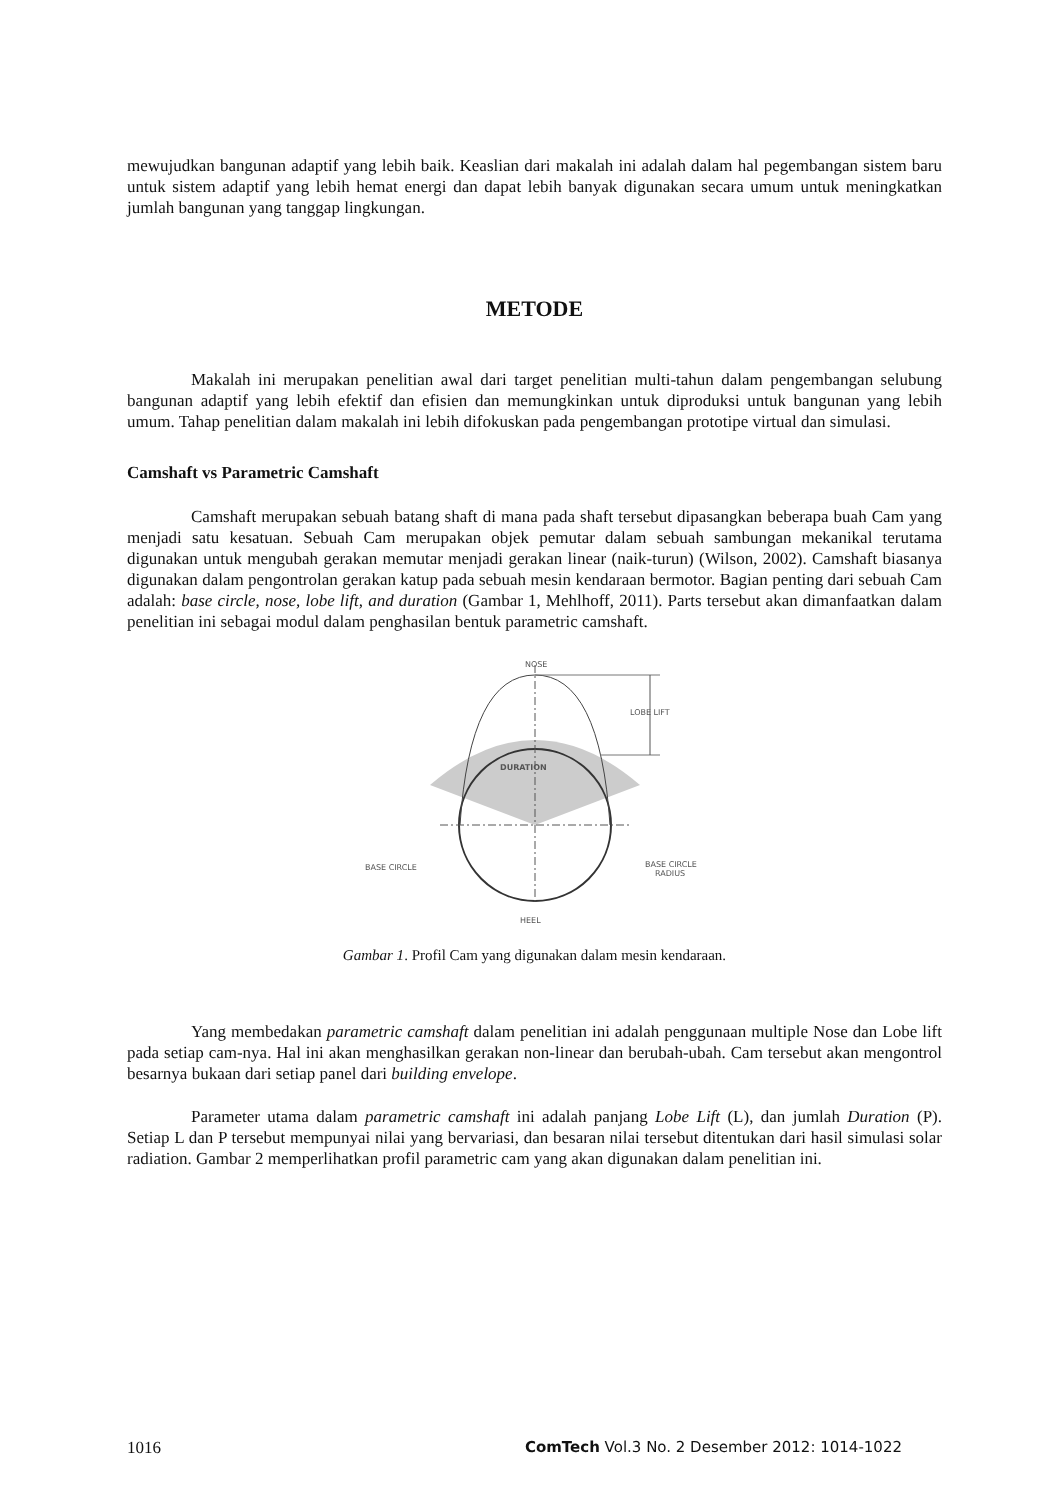mewujudkan bangunan adaptif yang lebih baik. Keaslian dari makalah ini adalah dalam hal pegembangan sistem baru untuk sistem adaptif yang lebih hemat energi dan dapat lebih banyak digunakan secara umum untuk meningkatkan jumlah bangunan yang tanggap lingkungan.
METODE
Makalah ini merupakan penelitian awal dari target penelitian multi-tahun dalam pengembangan selubung bangunan adaptif yang lebih efektif dan efisien dan memungkinkan untuk diproduksi untuk bangunan yang lebih umum. Tahap penelitian dalam makalah ini lebih difokuskan pada pengembangan prototipe virtual dan simulasi.
Camshaft vs Parametric Camshaft
Camshaft merupakan sebuah batang shaft di mana pada shaft tersebut dipasangkan beberapa buah Cam yang menjadi satu kesatuan. Sebuah Cam merupakan objek pemutar dalam sebuah sambungan mekanikal terutama digunakan untuk mengubah gerakan memutar menjadi gerakan linear (naik-turun) (Wilson, 2002). Camshaft biasanya digunakan dalam pengontrolan gerakan katup pada sebuah mesin kendaraan bermotor. Bagian penting dari sebuah Cam adalah: base circle, nose, lobe lift, and duration (Gambar 1, Mehlhoff, 2011). Parts tersebut akan dimanfaatkan dalam penelitian ini sebagai modul dalam penghasilan bentuk parametric camshaft.
NOSE
LOBE LIFT
DURATION
BASE CIRCLE
BASE CIRCLE
RADIUS
HEEL
Gambar 1. Profil Cam yang digunakan dalam mesin kendaraan.
Yang membedakan parametric camshaft dalam penelitian ini adalah penggunaan multiple Nose dan Lobe lift pada setiap cam-nya. Hal ini akan menghasilkan gerakan non-linear dan berubah-ubah. Cam tersebut akan mengontrol besarnya bukaan dari setiap panel dari building envelope.
Parameter utama dalam parametric camshaft ini adalah panjang Lobe Lift (L), dan jumlah Duration (P). Setiap L dan P tersebut mempunyai nilai yang bervariasi, dan besaran nilai tersebut ditentukan dari hasil simulasi solar radiation. Gambar 2 memperlihatkan profil parametric cam yang akan digunakan dalam penelitian ini.
1016 ComTech Vol.3 No. 2 Desember 2012: 1014-1022